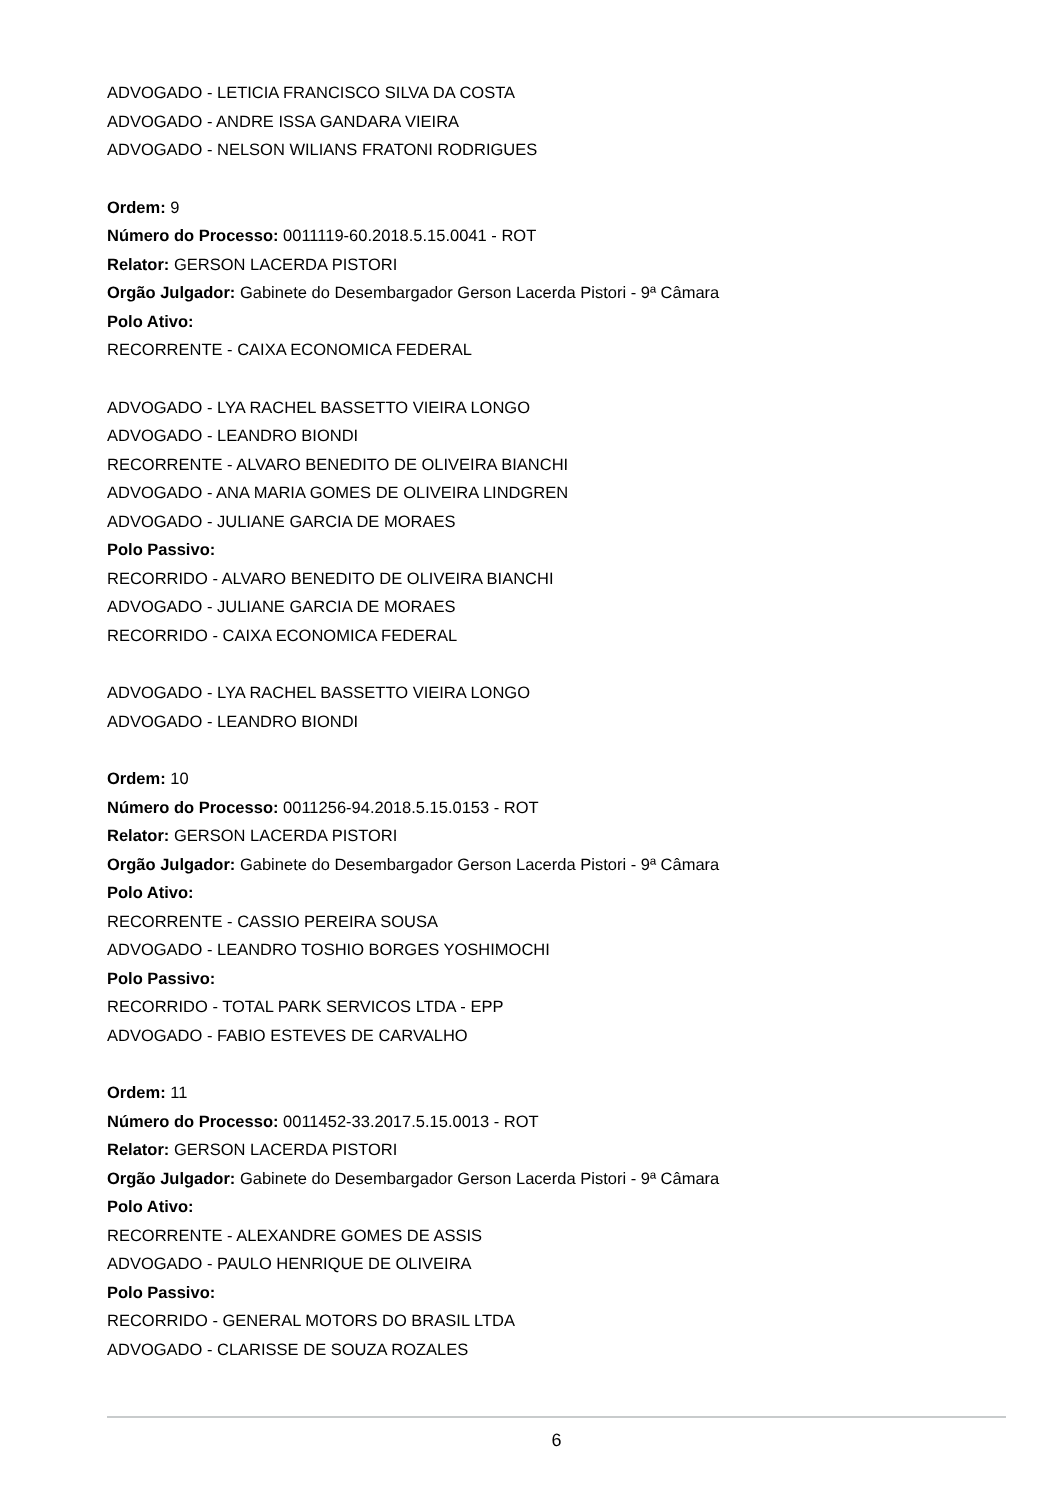ADVOGADO - LETICIA FRANCISCO SILVA DA COSTA
ADVOGADO - ANDRE ISSA GANDARA VIEIRA
ADVOGADO - NELSON WILIANS FRATONI RODRIGUES
Ordem: 9
Número do Processo: 0011119-60.2018.5.15.0041 - ROT
Relator: GERSON LACERDA PISTORI
Orgão Julgador: Gabinete do Desembargador Gerson Lacerda Pistori - 9ª Câmara
Polo Ativo:
RECORRENTE - CAIXA ECONOMICA FEDERAL
ADVOGADO - LYA RACHEL BASSETTO VIEIRA LONGO
ADVOGADO - LEANDRO BIONDI
RECORRENTE - ALVARO BENEDITO DE OLIVEIRA BIANCHI
ADVOGADO - ANA MARIA GOMES DE OLIVEIRA LINDGREN
ADVOGADO - JULIANE GARCIA DE MORAES
Polo Passivo:
RECORRIDO - ALVARO BENEDITO DE OLIVEIRA BIANCHI
ADVOGADO - JULIANE GARCIA DE MORAES
RECORRIDO - CAIXA ECONOMICA FEDERAL
ADVOGADO - LYA RACHEL BASSETTO VIEIRA LONGO
ADVOGADO - LEANDRO BIONDI
Ordem: 10
Número do Processo: 0011256-94.2018.5.15.0153 - ROT
Relator: GERSON LACERDA PISTORI
Orgão Julgador: Gabinete do Desembargador Gerson Lacerda Pistori - 9ª Câmara
Polo Ativo:
RECORRENTE - CASSIO PEREIRA SOUSA
ADVOGADO - LEANDRO TOSHIO BORGES YOSHIMOCHI
Polo Passivo:
RECORRIDO - TOTAL PARK SERVICOS LTDA - EPP
ADVOGADO - FABIO ESTEVES DE CARVALHO
Ordem: 11
Número do Processo: 0011452-33.2017.5.15.0013 - ROT
Relator: GERSON LACERDA PISTORI
Orgão Julgador: Gabinete do Desembargador Gerson Lacerda Pistori - 9ª Câmara
Polo Ativo:
RECORRENTE - ALEXANDRE GOMES DE ASSIS
ADVOGADO - PAULO HENRIQUE DE OLIVEIRA
Polo Passivo:
RECORRIDO - GENERAL MOTORS DO BRASIL LTDA
ADVOGADO - CLARISSE DE SOUZA ROZALES
6